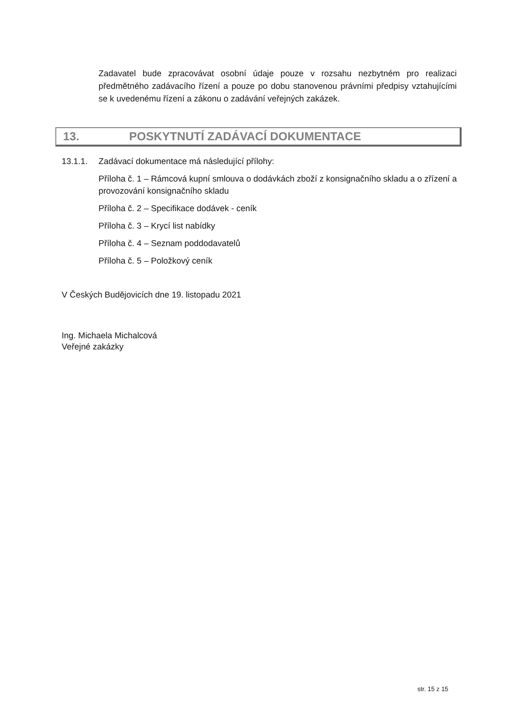Zadavatel bude zpracovávat osobní údaje pouze v rozsahu nezbytném pro realizaci předmětného zadávacího řízení a pouze po dobu stanovenou právními předpisy vztahujícími se k uvedenému řízení a zákonu o zadávání veřejných zakázek.
13. POSKYTNUTÍ ZADÁVACÍ DOKUMENTACE
13.1.1. Zadávací dokumentace má následující přílohy:
Příloha č. 1 – Rámcová kupní smlouva o dodávkách zboží z konsignačního skladu a o zřízení a provozování konsignačního skladu
Příloha č. 2 – Specifikace dodávek - ceník
Příloha č. 3 – Krycí list nabídky
Příloha č. 4 – Seznam poddodavatelů
Příloha č. 5 – Položkový ceník
V Českých Budějovicích dne 19. listopadu 2021
Ing. Michaela Michalcová
Veřejné zakázky
str. 15 z 15